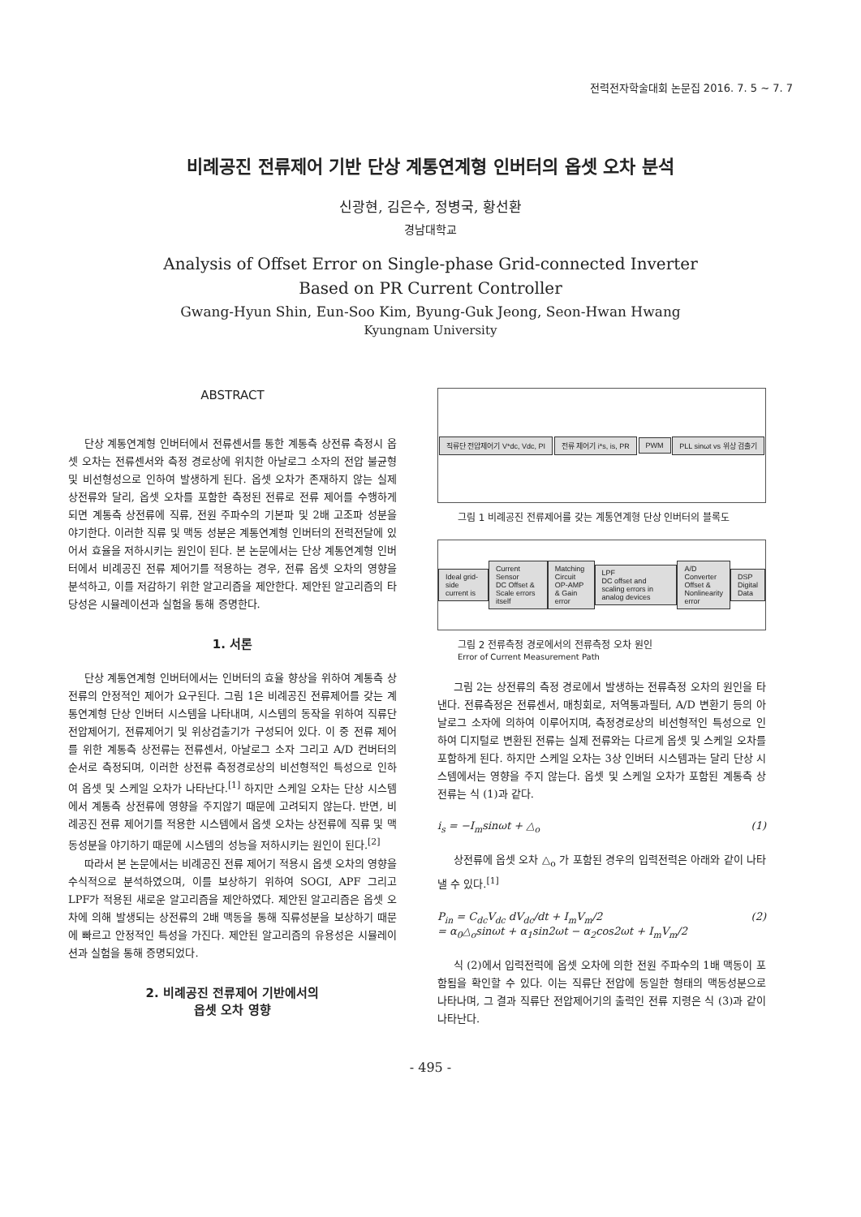전력전자학술대회 논문집 2016. 7. 5 ~ 7. 7
비례공진 전류제어 기반 단상 계통연계형 인버터의 옵셋 오차 분석
신광현, 김은수, 정병국, 황선환
경남대학교
Analysis of Offset Error on Single-phase Grid-connected Inverter
Based on PR Current Controller
Gwang-Hyun Shin, Eun-Soo Kim, Byung-Guk Jeong, Seon-Hwan Hwang
Kyungnam University
ABSTRACT
단상 계통연계형 인버터에서 전류센서를 통한 계통측 상전류 측정시 옵셋 오차는 전류센서와 측정 경로상에 위치한 아날로그 소자의 전압 불균형 및 비선형성으로 인하여 발생하게 된다. 옵셋 오차가 존재하지 않는 실제 상전류와 달리, 옵셋 오차를 포함한 측정된 전류로 전류 제어를 수행하게 되면 계통측 상전류에 직류, 전원 주파수의 기본파 및 2배 고조파 성분을 야기한다. 이러한 직류 및 맥동 성분은 계통연계형 인버터의 전력전달에 있어서 효율을 저하시키는 원인이 된다. 본 논문에서는 단상 계통연계형 인버터에서 비례공진 전류 제어기를 적용하는 경우, 전류 옵셋 오차의 영향을 분석하고, 이를 저감하기 위한 알고리즘을 제안한다. 제안된 알고리즘의 타당성은 시뮬레이션과 실험을 통해 증명한다.
1. 서론
단상 계통연계형 인버터에서는 인버터의 효율 향상을 위하여 계통측 상전류의 안정적인 제어가 요구된다. 그림 1은 비례공진 전류제어를 갖는 계통연계형 단상 인버터 시스템을 나타내며, 시스템의 동작을 위하여 직류단 전압제어기, 전류제어기 및 위상검출기가 구성되어 있다. 이 중 전류 제어를 위한 계통측 상전류는 전류센서, 아날로그 소자 그리고 A/D 컨버터의 순서로 측정되며, 이러한 상전류 측정경로상의 비선형적인 특성으로 인하여 옵셋 및 스케일 오차가 나타난다.<sup>[1]</sup> 하지만 스케일 오차는 단상 시스템에서 계통측 상전류에 영향을 주지않기 때문에 고려되지 않는다. 반면, 비례공진 전류 제어기를 적용한 시스템에서 옵셋 오차는 상전류에 직류 및 맥동성분을 야기하기 때문에 시스템의 성능을 저하시키는 원인이 된다.<sup>[2]</sup>
따라서 본 논문에서는 비례공진 전류 제어기 적용시 옵셋 오차의 영향을 수식적으로 분석하였으며, 이를 보상하기 위하여 SOGI, APF 그리고 LPF가 적용된 새로운 알고리즘을 제안하였다. 제안된 알고리즘은 옵셋 오차에 의해 발생되는 상전류의 2배 맥동을 통해 직류성분을 보상하기 때문에 빠르고 안정적인 특성을 가진다. 제안된 알고리즘의 유용성은 시뮬레이션과 실험을 통해 증명되었다.
2. 비례공진 전류제어 기반에서의
옵셋 오차 영향
직류단 전압제어기 V*dc, Vdc, PI 전류 제어기 i*s, is, PR PWM PLL sinωt vs 위상 검출기
그림 1 비례공진 전류제어를 갖는 계통연계형 단상 인버터의 블록도
Ideal grid-side current is Current Sensor
DC Offset & Scale errors itself Matching Circuit
OP-AMP & Gain error LPF
DC offset and scaling errors in analog devices A/D Converter
Offset & Nonlinearity error DSP
Digital Data
그림 2 전류측정 경로에서의 전류측정 오차 원인
Error of Current Measurement Path
그림 2는 상전류의 측정 경로에서 발생하는 전류측정 오차의 원인을 타낸다. 전류측정은 전류센서, 매칭회로, 저역통과필터, A/D 변환기 등의 아날로그 소자에 의하여 이루어지며, 측정경로상의 비선형적인 특성으로 인하여 디지털로 변환된 전류는 실제 전류와는 다르게 옵셋 및 스케일 오차를 포함하게 된다. 하지만 스케일 오차는 3상 인버터 시스템과는 달리 단상 시스템에서는 영향을 주지 않는다. 옵셋 및 스케일 오차가 포함된 계통측 상전류는 식 (1)과 같다.
i<sub>s</sub> = −I<sub>m</sub>sinωt + △<sub>o</sub> (1)
상전류에 옵셋 오차 △<sub>o</sub> 가 포함된 경우의 입력전력은 아래와 같이 나타낼 수 있다.<sup>[1]</sup>
P<sub>in</sub> = C<sub>dc</sub>V<sub>dc</sub> dV<sub>dc</sub>/dt + I<sub>m</sub>V<sub>m</sub>/2
= α<sub>0</sub>△<sub>o</sub>sinωt + α<sub>1</sub>sin2ωt − α<sub>2</sub>cos2ωt + I<sub>m</sub>V<sub>m</sub>/2 (2)
식 (2)에서 입력전력에 옵셋 오차에 의한 전원 주파수의 1배 맥동이 포함됨을 확인할 수 있다. 이는 직류단 전압에 동일한 형태의 맥동성분으로 나타나며, 그 결과 직류단 전압제어기의 출력인 전류 지령은 식 (3)과 같이 나타난다.
- 495 -